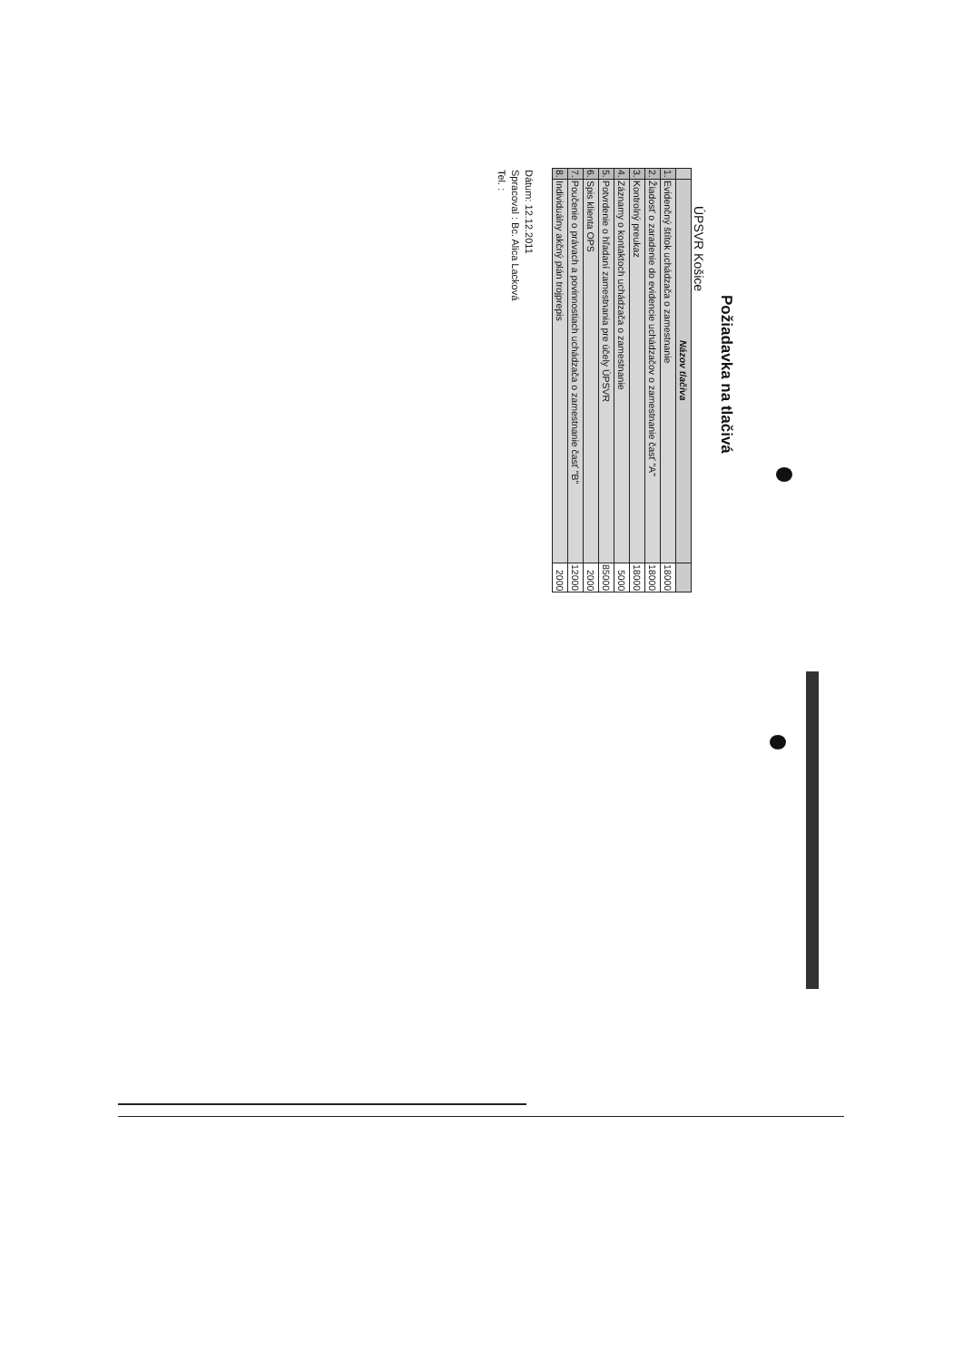Požiadavka na tlačivá
ÚPSVR Košice
| | Názov tlačiva | |
| --- | --- | --- |
| 1. | Evidenčný štítok uchádzača o zamestnanie | 18000 |
| 2. | Žiadosť o zaradenie do evidencie uchádzačov o zamestnanie časť "A" | 18000 |
| 3. | Kontrolný preukaz | 18000 |
| 4. | Záznamy o kontaktoch uchádzača o zamestnanie | 5000 |
| 5. | Potvrdenie o hľadaní zamestnania pre účely ÚPSVR | 85000 |
| 6. | Spis klienta OPS | 2000 |
| 7. | Poučenie o právach a povinnostiach uchádzača o zamestnanie časť "B" | 12000 |
| 8. | Individuálny akčný plán trojprepis | 2000 |
Dátum: 12.12.2011
Spracoval : Bc. Alica Lacková
Tel. :